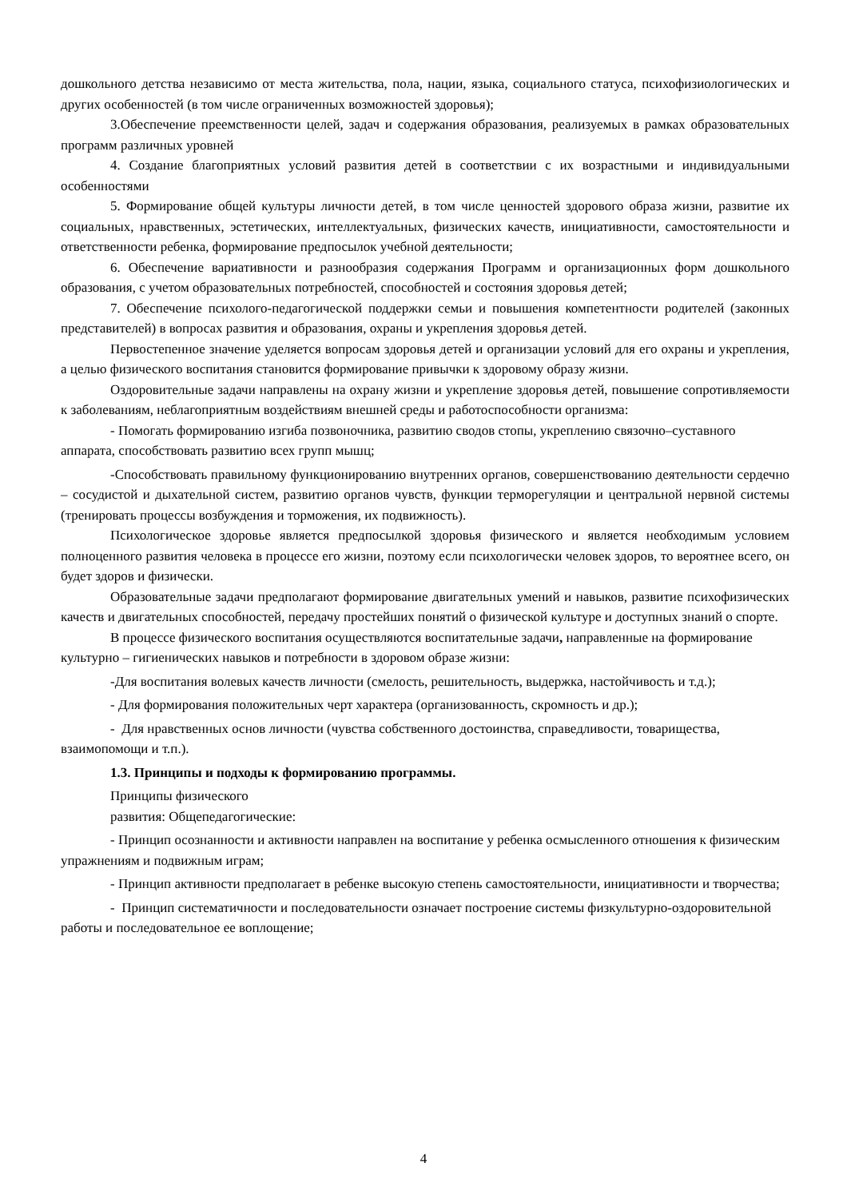дошкольного детства независимо от места жительства, пола, нации, языка, социального статуса, психофизиологических и других особенностей (в том числе ограниченных возможностей здоровья);
3.Обеспечение преемственности целей, задач и содержания образования, реализуемых в рамках образовательных программ различных уровней
4. Создание благоприятных условий развития детей в соответствии с их возрастными и индивидуальными особенностями
5. Формирование общей культуры личности детей, в том числе ценностей здорового образа жизни, развитие их социальных, нравственных, эстетических, интеллектуальных, физических качеств, инициативности, самостоятельности и ответственности ребенка, формирование предпосылок учебной деятельности;
6. Обеспечение вариативности и разнообразия содержания Программ и организационных форм дошкольного образования, с учетом образовательных потребностей, способностей и состояния здоровья детей;
7. Обеспечение психолого-педагогической поддержки семьи и повышения компетентности родителей (законных представителей) в вопросах развития и образования, охраны и укрепления здоровья детей.
Первостепенное значение уделяется вопросам здоровья детей и организации условий для его охраны и укрепления, а целью физического воспитания становится формирование привычки к здоровому образу жизни.
Оздоровительные задачи направлены на охрану жизни и укрепление здоровья детей, повышение сопротивляемости к заболеваниям, неблагоприятным воздействиям внешней среды и работоспособности организма:
- Помогать формированию изгиба позвоночника, развитию сводов стопы, укреплению связочно–суставного аппарата, способствовать развитию всех групп мышц;
-Способствовать правильному функционированию внутренних органов, совершенствованию деятельности сердечно – сосудистой и дыхательной систем, развитию органов чувств, функции терморегуляции и центральной нервной системы (тренировать процессы возбуждения и торможения, их подвижность).
Психологическое здоровье является предпосылкой здоровья физического и является необходимым условием полноценного развития человека в процессе его жизни, поэтому если психологически человек здоров, то вероятнее всего, он будет здоров и физически.
Образовательные задачи предполагают формирование двигательных умений и навыков, развитие психофизических качеств и двигательных способностей, передачу простейших понятий о физической культуре и доступных знаний о спорте.
В процессе физического воспитания осуществляются воспитательные задачи, направленные на формирование культурно – гигиенических навыков и потребности в здоровом образе жизни:
-Для воспитания волевых качеств личности (смелость, решительность, выдержка, настойчивость и т.д.);
- Для формирования положительных черт характера (организованность, скромность и др.);
- Для нравственных основ личности (чувства собственного достоинства, справедливости, товарищества, взаимопомощи и т.п.).
1.3. Принципы и подходы к формированию программы.
Принципы физического
развития: Общепедагогические:
- Принцип осознанности и активности направлен на воспитание у ребенка осмысленного отношения к физическим упражнениям и подвижным играм;
- Принцип активности предполагает в ребенке высокую степень самостоятельности, инициативности и творчества;
- Принцип систематичности и последовательности означает построение системы физкультурно-оздоровительной работы и последовательное ее воплощение;
4